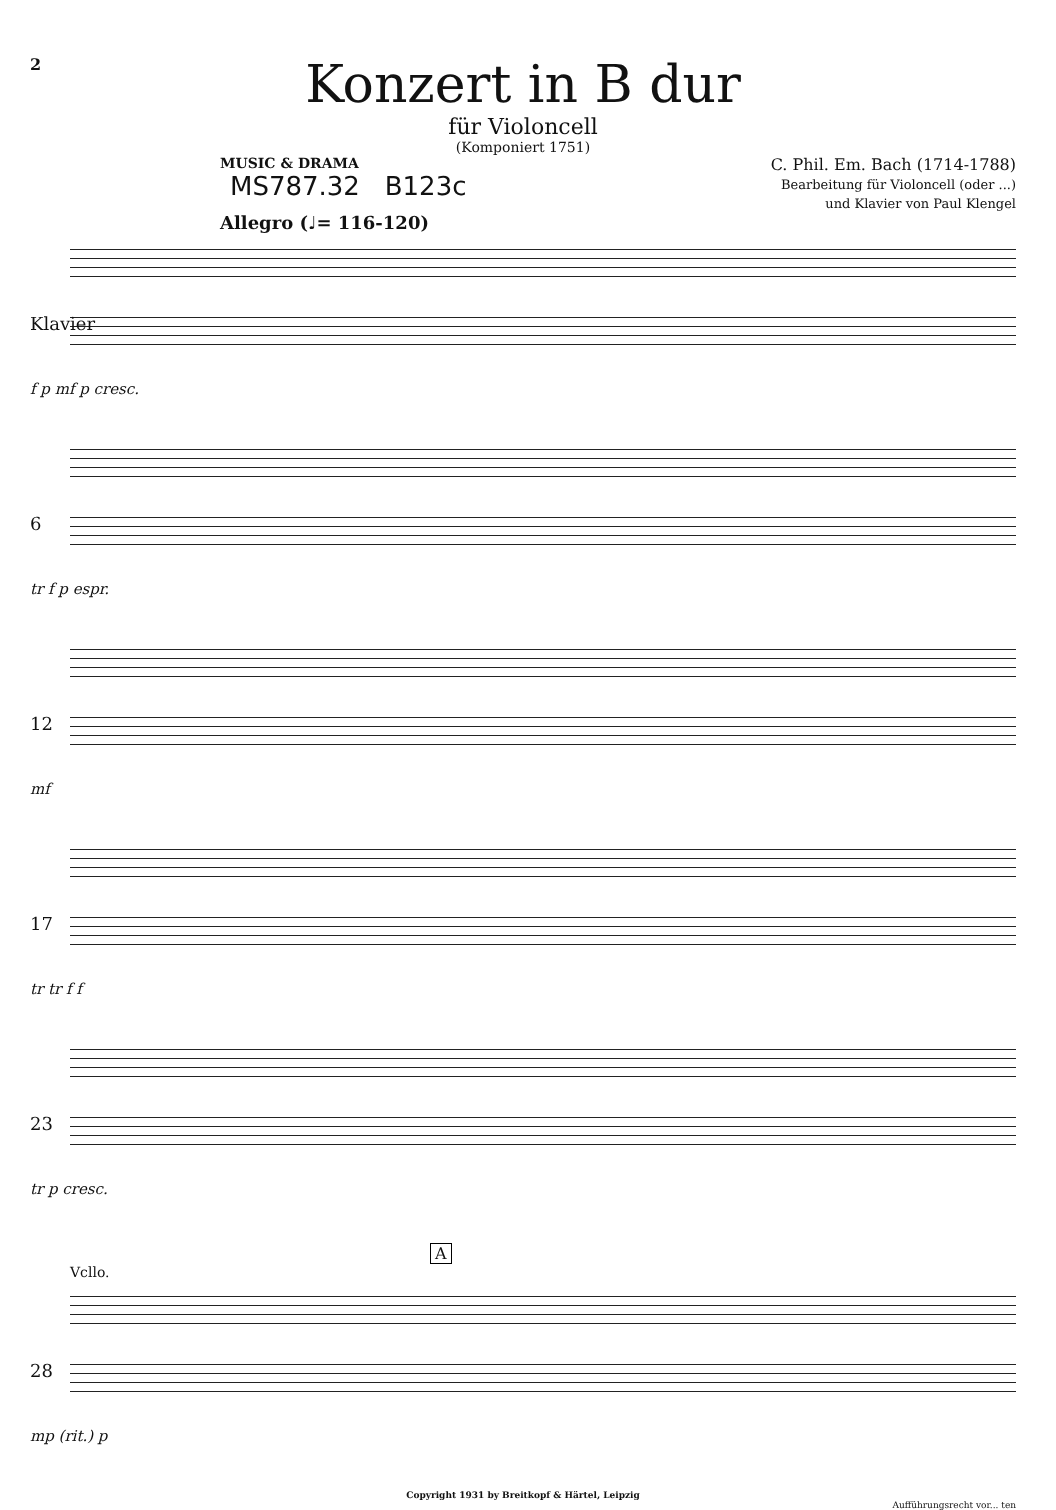2
Konzert in B dur
für Violoncell
(Komponiert 1751)
MUSIC & DRAMA
MS787.32 B123c
C. Phil. Em. Bach (1714-1788)
Bearbeitung für Violoncell (oder ...)
und Klavier von Paul Klengel
Allegro (♩= 116-120)
Klavier
f p mf p cresc.
6
tr f p espr.
12
mf
17
tr tr f f
23
tr p cresc.
A
Vcllo.
28
mp (rit.) p
Copyright 1931 by Breitkopf & Härtel, Leipzig
Aufführungsrecht vor... ten